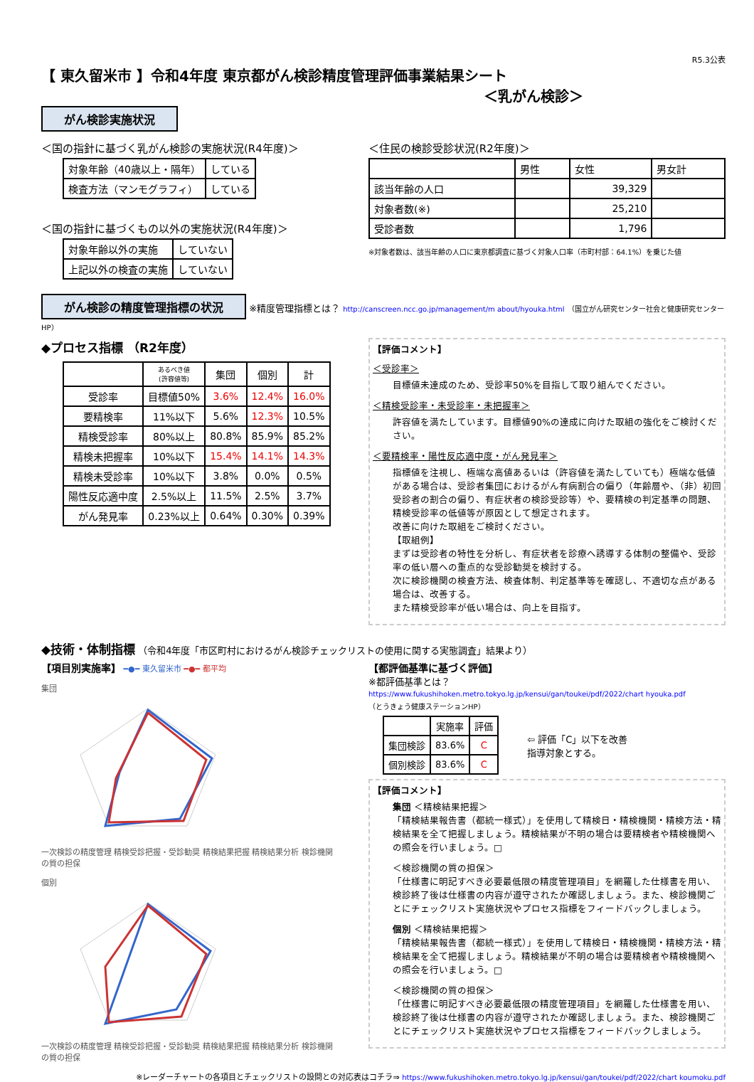R5.3公表
【 東久留米市 】令和4年度 東京都がん検診精度管理評価事業結果シート
＜乳がん検診＞
がん検診実施状況
＜国の指針に基づく乳がん検診の実施状況(R4年度)＞
| 対象年齢（40歳以上・隔年） | している |
| 検査方法（マンモグラフィ） | している |
＜国の指針に基づくもの以外の実施状況(R4年度)＞
| 対象年齢以外の実施 | していない |
| 上記以外の検査の実施 | していない |
＜住民の検診受診状況(R2年度)＞
| | 男性 | 女性 | 男女計 |
| 該当年齢の人口 | | 39,329 | |
| 対象者数(※) | | 25,210 | |
| 受診者数 | | 1,796 | |
※対象者数は、該当年齢の人口に東京都調査に基づく対象人口率（市町村部：64.1%）を乗じた値
がん検診の精度管理指標の状況 ※精度管理指標とは？ http://canscreen.ncc.go.jp/management/m about/hyouka.html （国立がん研究センター社会と健康研究センターHP）
◆プロセス指標 （R2年度）
| | あるべき値 (許容値等) | 集団 | 個別 | 計 |
| --- | --- | --- | --- | --- |
| 受診率 | 目標値50% | 3.6% | 12.4% | 16.0% |
| 要精検率 | 11%以下 | 5.6% | 12.3% | 10.5% |
| 精検受診率 | 80%以上 | 80.8% | 85.9% | 85.2% |
| 精検未把握率 | 10%以下 | 15.4% | 14.1% | 14.3% |
| 精検未受診率 | 10%以下 | 3.8% | 0.0% | 0.5% |
| 陽性反応適中度 | 2.5%以上 | 11.5% | 2.5% | 3.7% |
| がん発見率 | 0.23%以上 | 0.64% | 0.30% | 0.39% |
【評価コメント】
＜受診率＞
目標値未達成のため、受診率50%を目指して取り組んでください。
＜精検受診率・未受診率・未把握率＞
許容値を満たしています。目標値90%の達成に向けた取組の強化をご検討ください。
＜要精検率・陽性反応適中度・がん発見率＞
指標値を注視し、極端な高値あるいは（許容値を満たしていても）極端な低値がある場合は、受診者集団におけるがん有病割合の偏り（年齢層や、（非）初回受診者の割合の偏り、有症状者の検診受診等）や、要精検の判定基準の問題、精検受診率の低値等が原因として想定されます。
改善に向けた取組をご検討ください。
【取組例】
まずは受診者の特性を分析し、有症状者を診療へ誘導する体制の整備や、受診率の低い層への重点的な受診勧奨を検討する。
次に検診機関の検査方法、検査体制、判定基準等を確認し、不適切な点がある場合は、改善する。
また精検受診率が低い場合は、向上を目指す。
◆技術・体制指標 （令和4年度「市区町村におけるがん検診チェックリストの使用に関する実態調査」結果より）
【項目別実施率】 ━●━ 東久留米市 ━●━ 都平均
集団
一次検診の精度管理 精検受診把握・受診勧奨 精検結果把握 精検結果分析 検診機関の質の担保
個別
一次検診の精度管理 精検受診把握・受診勧奨 精検結果把握 精検結果分析 検診機関の質の担保
【都評価基準に基づく評価】
※都評価基準とは？
https://www.fukushihoken.metro.tokyo.lg.jp/kensui/gan/toukei/pdf/2022/chart hyouka.pdf
（とうきょう健康ステーションHP）
| | 実施率 | 評価 |
| 集団検診 | 83.6% | C |
| 個別検診 | 83.6% | C |
⇦ 評価「C」以下を改善
指導対象とする。
【評価コメント】
集団 ＜精検結果把握＞
「精検結果報告書（都統一様式）」を使用して精検日・精検機関・精検方法・精検結果を全て把握しましょう。精検結果が不明の場合は要精検者や精検機関への照会を行いましょう。□
＜検診機関の質の担保＞
「仕様書に明記すべき必要最低限の精度管理項目」を網羅した仕様書を用い、検診終了後は仕様書の内容が遵守されたか確認しましょう。また、検診機関ごとにチェックリスト実施状況やプロセス指標をフィードバックしましょう。
個別 ＜精検結果把握＞
「精検結果報告書（都統一様式）」を使用して精検日・精検機関・精検方法・精検結果を全て把握しましょう。精検結果が不明の場合は要精検者や精検機関への照会を行いましょう。□
＜検診機関の質の担保＞
「仕様書に明記すべき必要最低限の精度管理項目」を網羅した仕様書を用い、検診終了後は仕様書の内容が遵守されたか確認しましょう。また、検診機関ごとにチェックリスト実施状況やプロセス指標をフィードバックしましょう。
※レーダーチャートの各項目とチェックリストの設問との対応表はコチラ⇒ https://www.fukushihoken.metro.tokyo.lg.jp/kensui/gan/toukei/pdf/2022/chart koumoku.pdf